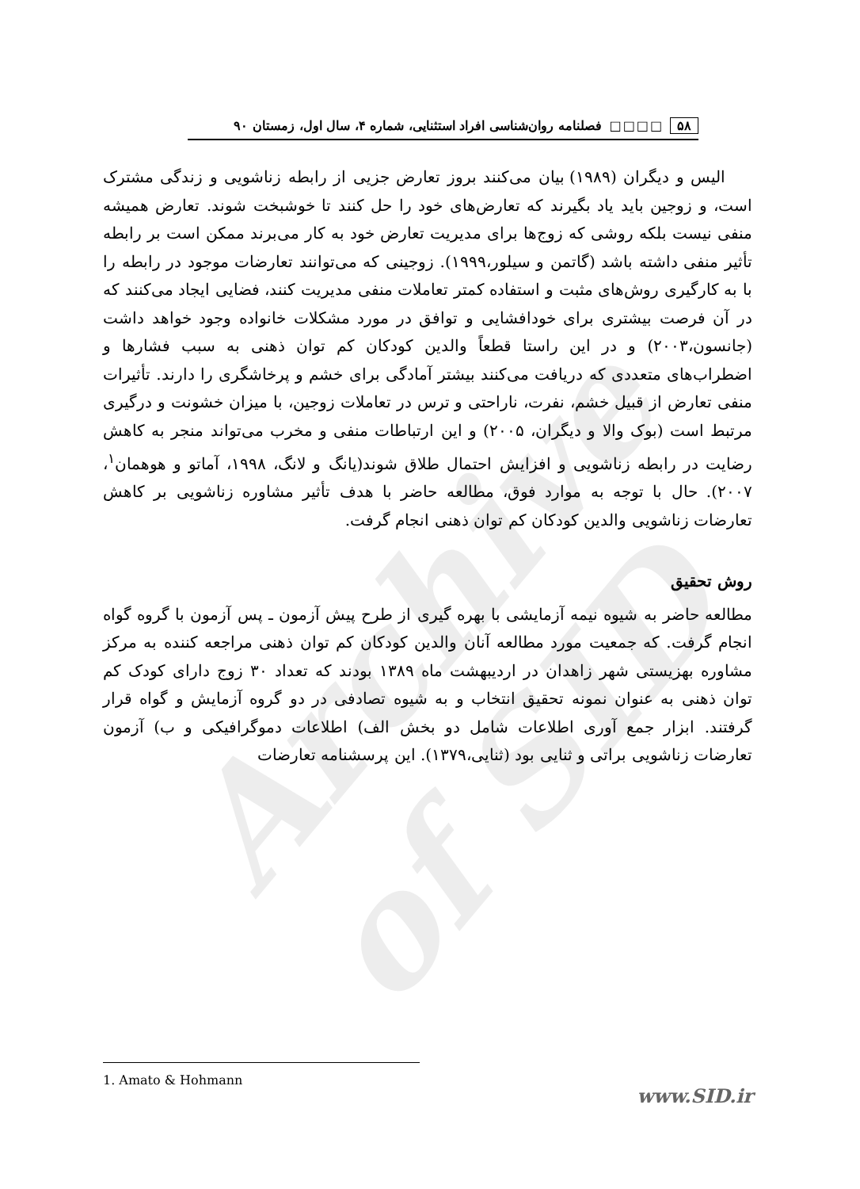Archive of SID
۵۸ □□□□ فصلنامه روان‌شناسی افراد استثنایی، شماره ۴، سال اول، زمستان ۹۰
الیس و دیگران (۱۹۸۹) بیان می‌کنند بروز تعارض جزیی از رابطه زناشویی و زندگی مشترک است، و زوجین باید یاد بگیرند که تعارض‌های خود را حل کنند تا خوشبخت شوند. تعارض همیشه منفی نیست بلکه روشی که زوج‌ها برای مدیریت تعارض خود به کار می‌برند ممکن است بر رابطه تأثیر منفی داشته باشد (گاتمن و سیلور،۱۹۹۹). زوجینی که می‌توانند تعارضات موجود در رابطه را با به کارگیری روش‌های مثبت و استفاده کمتر تعاملات منفی مدیریت کنند، فضایی ایجاد می‌کنند که در آن فرصت بیشتری برای خودافشایی و توافق در مورد مشکلات خانواده وجود خواهد داشت (جانسون،۲۰۰۳) و در این راستا قطعاً والدین کودکان کم توان ذهنی به سبب فشارها و اضطراب‌های متعددی که دریافت می‌کنند بیشتر آمادگی برای خشم و پرخاشگری را دارند. تأثیرات منفی تعارض از قبیل خشم، نفرت، ناراحتی و ترس در تعاملات زوجین، با میزان خشونت و درگیری مرتبط است (بوک والا و دیگران، ۲۰۰۵) و این ارتباطات منفی و مخرب می‌تواند منجر به کاهش رضایت در رابطه زناشویی و افزایش احتمال طلاق شوند(یانگ و لانگ، ۱۹۹۸، آماتو و هوهمان<sup>۱</sup>، ۲۰۰۷). حال با توجه به موارد فوق، مطالعه حاضر با هدف تأثیر مشاوره زناشویی بر کاهش تعارضات زناشویی والدین کودکان کم توان ذهنی انجام گرفت.
روش تحقیق
مطالعه حاضر به شیوه نیمه آزمایشی با بهره گیری از طرح پیش آزمون ـ پس آزمون با گروه گواه انجام گرفت. که جمعیت مورد مطالعه آنان والدین کودکان کم توان ذهنی مراجعه کننده به مرکز مشاوره بهزیستی شهر زاهدان در اردیبهشت ماه ۱۳۸۹ بودند که تعداد ۳۰ زوج دارای کودک کم توان ذهنی به عنوان نمونه تحقیق انتخاب و به شیوه تصادفی در دو گروه آزمایش و گواه قرار گرفتند. ابزار جمع آوری اطلاعات شامل دو بخش الف) اطلاعات دموگرافیکی و ب) آزمون تعارضات زناشویی براتی و ثنایی بود (ثنایی،۱۳۷۹). این پرسشنامه تعارضات
1. Amato & Hohmann
www.SID.ir